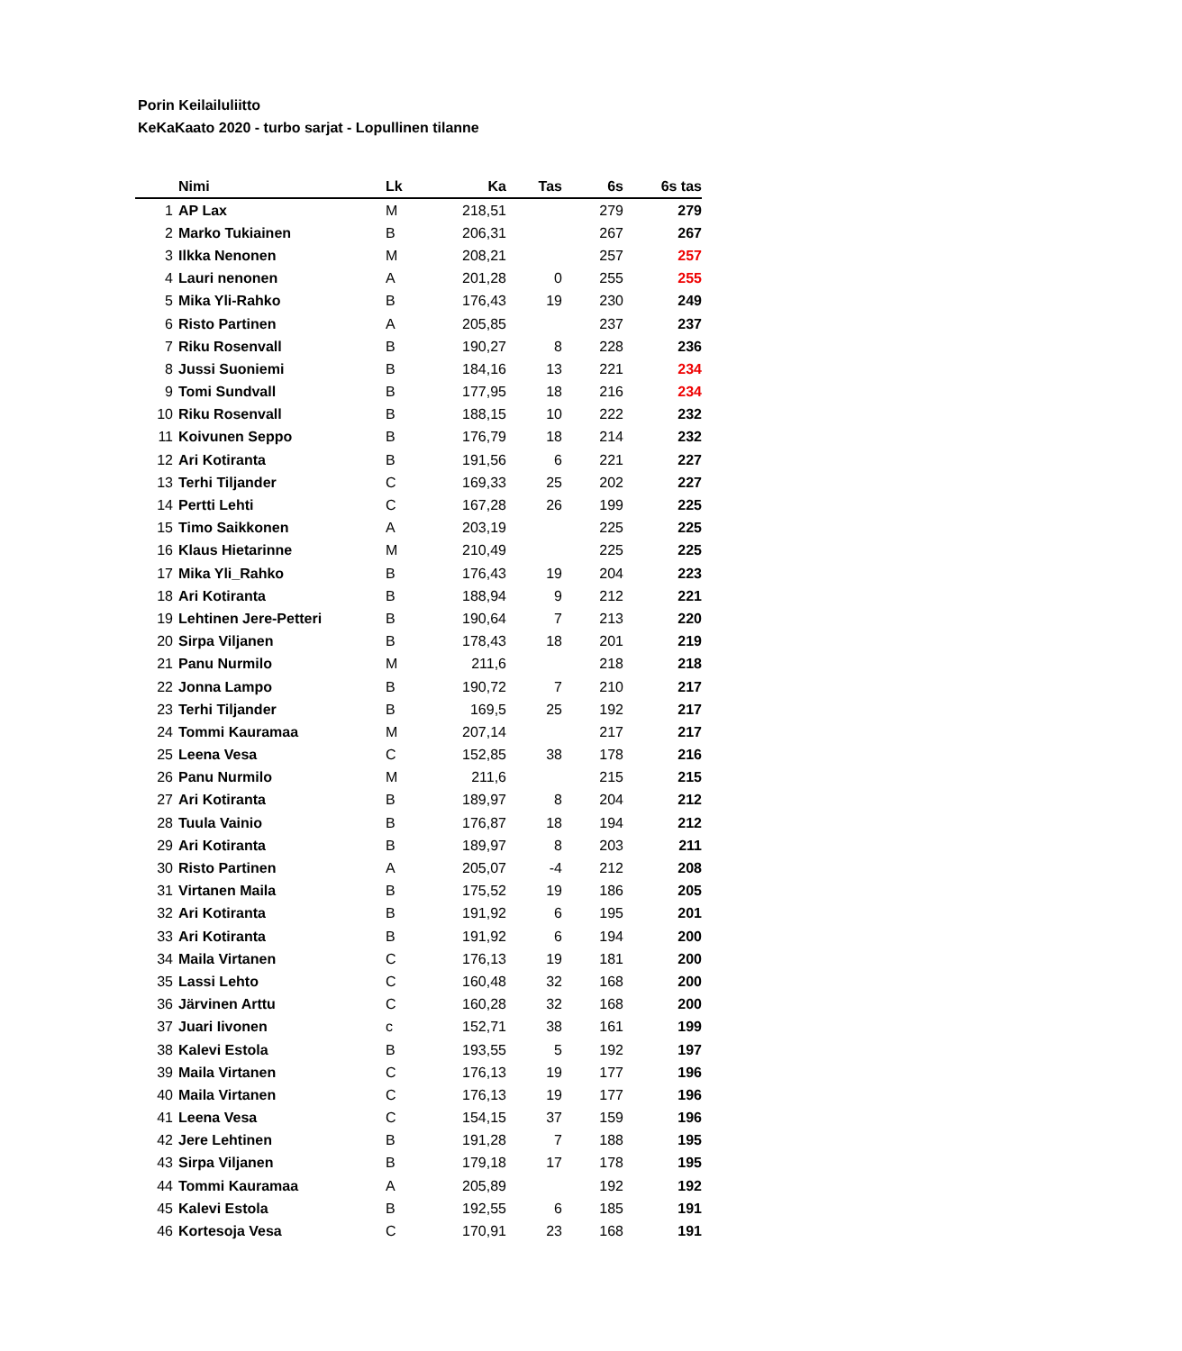Porin Keilailuliitto
KeKaKaato 2020 - turbo sarjat - Lopullinen tilanne
| | Nimi | Lk | Ka | Tas | 6s | 6s tas |
| --- | --- | --- | --- | --- | --- | --- |
| 1 | AP Lax | M | 218,51 | | 279 | 279 |
| 2 | Marko Tukiainen | B | 206,31 | | 267 | 267 |
| 3 | Ilkka Nenonen | M | 208,21 | | 257 | 257 |
| 4 | Lauri nenonen | A | 201,28 | 0 | 255 | 255 |
| 5 | Mika Yli-Rahko | B | 176,43 | 19 | 230 | 249 |
| 6 | Risto Partinen | A | 205,85 | | 237 | 237 |
| 7 | Riku Rosenvall | B | 190,27 | 8 | 228 | 236 |
| 8 | Jussi Suoniemi | B | 184,16 | 13 | 221 | 234 |
| 9 | Tomi Sundvall | B | 177,95 | 18 | 216 | 234 |
| 10 | Riku Rosenvall | B | 188,15 | 10 | 222 | 232 |
| 11 | Koivunen Seppo | B | 176,79 | 18 | 214 | 232 |
| 12 | Ari Kotiranta | B | 191,56 | 6 | 221 | 227 |
| 13 | Terhi Tiljander | C | 169,33 | 25 | 202 | 227 |
| 14 | Pertti Lehti | C | 167,28 | 26 | 199 | 225 |
| 15 | Timo Saikkonen | A | 203,19 | | 225 | 225 |
| 16 | Klaus Hietarinne | M | 210,49 | | 225 | 225 |
| 17 | Mika Yli_Rahko | B | 176,43 | 19 | 204 | 223 |
| 18 | Ari Kotiranta | B | 188,94 | 9 | 212 | 221 |
| 19 | Lehtinen Jere-Petteri | B | 190,64 | 7 | 213 | 220 |
| 20 | Sirpa Viljanen | B | 178,43 | 18 | 201 | 219 |
| 21 | Panu Nurmilo | M | 211,6 | | 218 | 218 |
| 22 | Jonna Lampo | B | 190,72 | 7 | 210 | 217 |
| 23 | Terhi Tiljander | B | 169,5 | 25 | 192 | 217 |
| 24 | Tommi Kauramaa | M | 207,14 | | 217 | 217 |
| 25 | Leena Vesa | C | 152,85 | 38 | 178 | 216 |
| 26 | Panu Nurmilo | M | 211,6 | | 215 | 215 |
| 27 | Ari Kotiranta | B | 189,97 | 8 | 204 | 212 |
| 28 | Tuula Vainio | B | 176,87 | 18 | 194 | 212 |
| 29 | Ari Kotiranta | B | 189,97 | 8 | 203 | 211 |
| 30 | Risto Partinen | A | 205,07 | -4 | 212 | 208 |
| 31 | Virtanen Maila | B | 175,52 | 19 | 186 | 205 |
| 32 | Ari Kotiranta | B | 191,92 | 6 | 195 | 201 |
| 33 | Ari Kotiranta | B | 191,92 | 6 | 194 | 200 |
| 34 | Maila Virtanen | C | 176,13 | 19 | 181 | 200 |
| 35 | Lassi Lehto | C | 160,48 | 32 | 168 | 200 |
| 36 | Järvinen Arttu | C | 160,28 | 32 | 168 | 200 |
| 37 | Juari Iivonen | c | 152,71 | 38 | 161 | 199 |
| 38 | Kalevi Estola | B | 193,55 | 5 | 192 | 197 |
| 39 | Maila Virtanen | C | 176,13 | 19 | 177 | 196 |
| 40 | Maila Virtanen | C | 176,13 | 19 | 177 | 196 |
| 41 | Leena Vesa | C | 154,15 | 37 | 159 | 196 |
| 42 | Jere Lehtinen | B | 191,28 | 7 | 188 | 195 |
| 43 | Sirpa Viljanen | B | 179,18 | 17 | 178 | 195 |
| 44 | Tommi Kauramaa | A | 205,89 | | 192 | 192 |
| 45 | Kalevi Estola | B | 192,55 | 6 | 185 | 191 |
| 46 | Kortesoja Vesa | C | 170,91 | 23 | 168 | 191 |